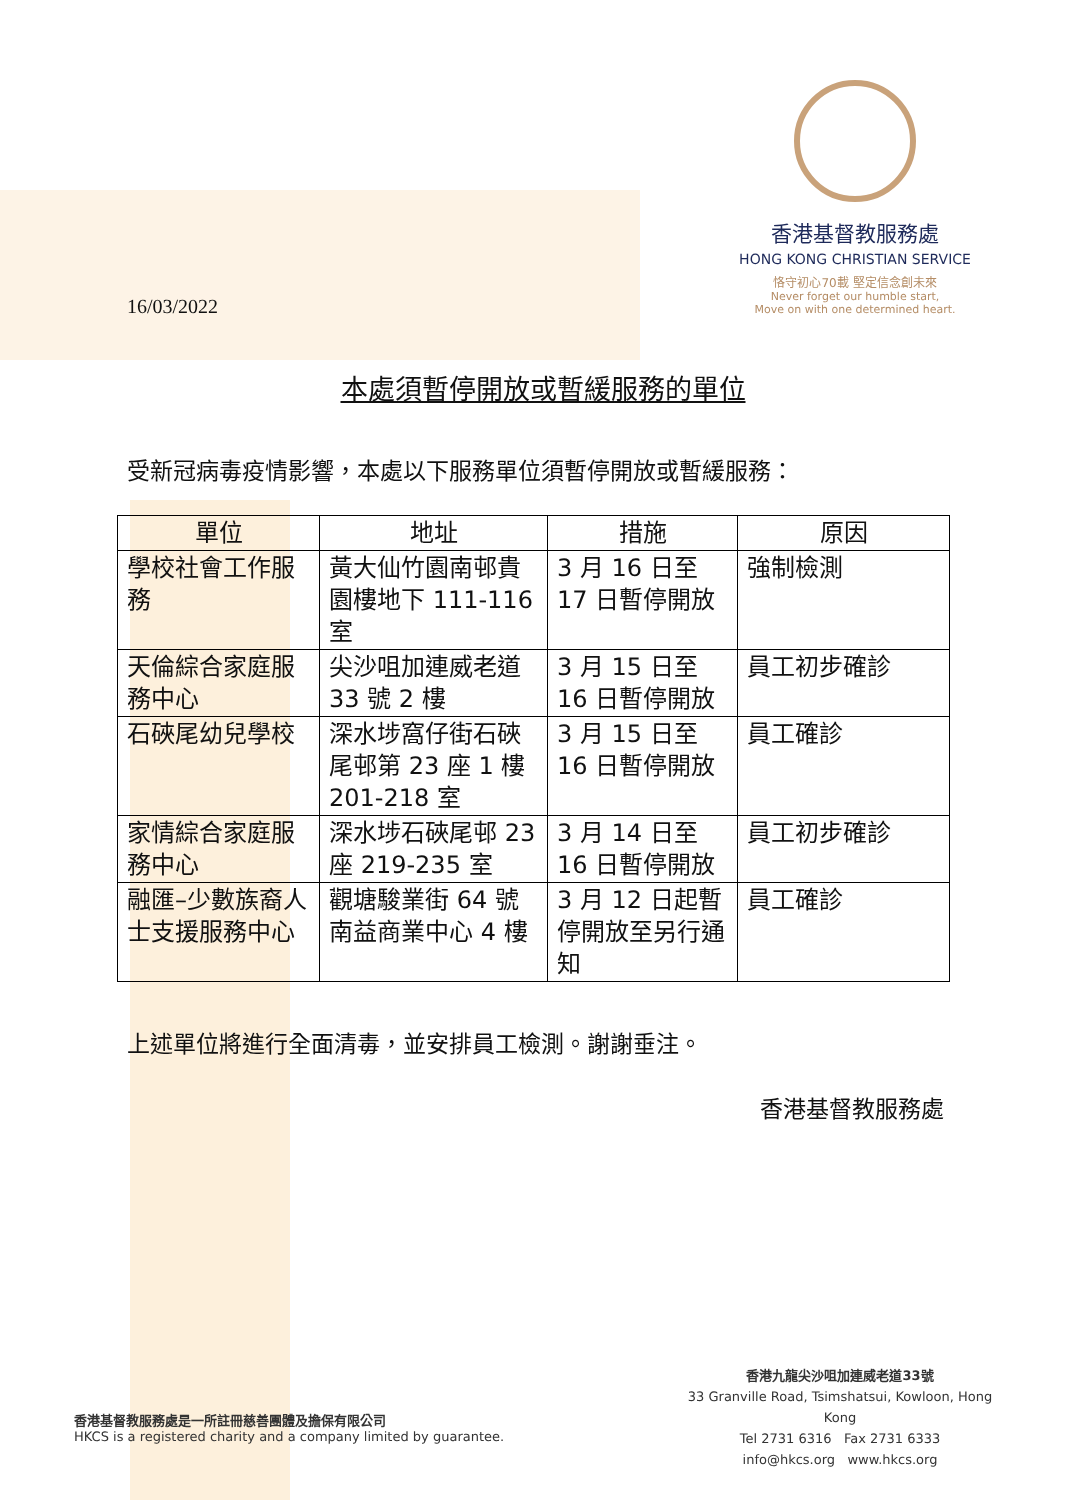香港基督教服務處
HONG KONG CHRISTIAN SERVICE
恪守初心70載 堅定信念創未來
Never forget our humble start,
Move on with one determined heart.
16/03/2022
本處須暫停開放或暫緩服務的單位
受新冠病毒疫情影響，本處以下服務單位須暫停開放或暫緩服務：
| 單位 | 地址 | 措施 | 原因 |
| --- | --- | --- | --- |
| 學校社會工作服務 | 黃大仙竹園南邨貴園樓地下 111-116 室 | 3 月 16 日至 17 日暫停開放 | 強制檢測 |
| 天倫綜合家庭服務中心 | 尖沙咀加連威老道 33 號 2 樓 | 3 月 15 日至 16 日暫停開放 | 員工初步確診 |
| 石硤尾幼兒學校 | 深水埗窩仔街石硤尾邨第 23 座 1 樓 201-218 室 | 3 月 15 日至 16 日暫停開放 | 員工確診 |
| 家情綜合家庭服務中心 | 深水埗石硤尾邨 23 座 219-235 室 | 3 月 14 日至 16 日暫停開放 | 員工初步確診 |
| 融匯–少數族裔人士支援服務中心 | 觀塘駿業街 64 號南益商業中心 4 樓 | 3 月 12 日起暫停開放至另行通知 | 員工確診 |
上述單位將進行全面清毒，並安排員工檢測。謝謝垂注。
香港基督教服務處
香港基督教服務處是一所註冊慈善團體及擔保有限公司
HKCS is a registered charity and a company limited by guarantee.
香港九龍尖沙咀加連威老道33號
33 Granville Road, Tsimshatsui, Kowloon, Hong Kong
Tel 2731 6316 Fax 2731 6333
info@hkcs.org www.hkcs.org